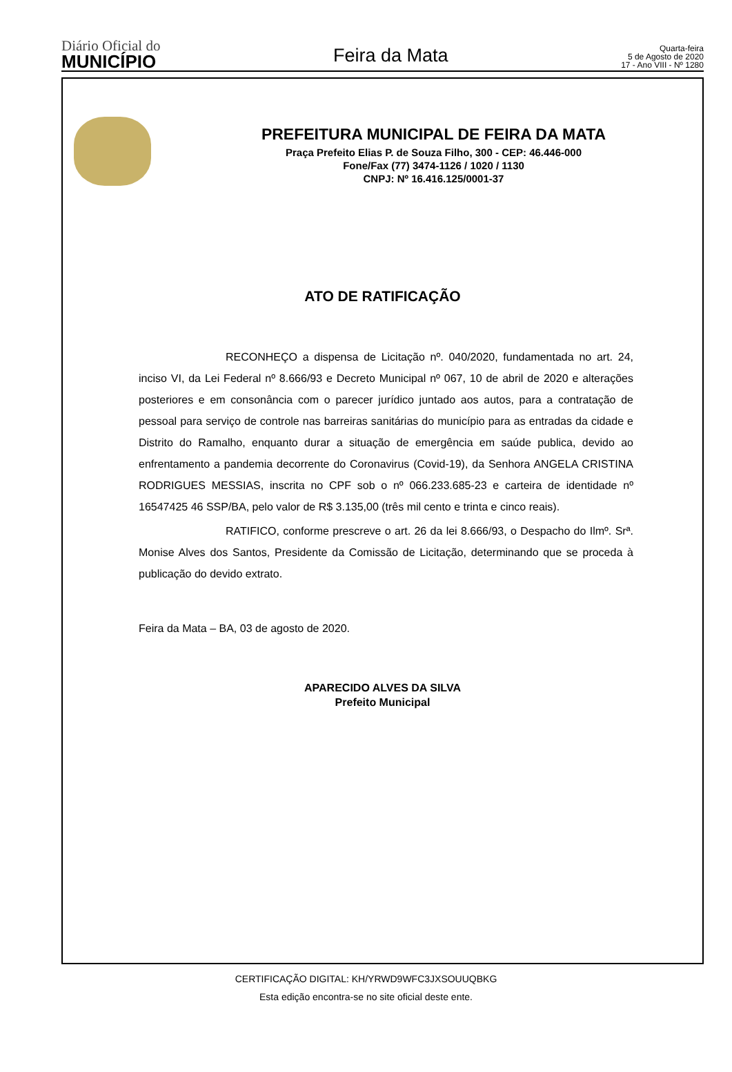Diário Oficial do
MUNICÍPIO
Feira da Mata
Quarta-feira
5 de Agosto de 2020
17 - Ano VIII - Nº 1280
PREFEITURA MUNICIPAL DE FEIRA DA MATA
Praça Prefeito Elias P. de Souza Filho, 300 - CEP: 46.446-000
Fone/Fax (77) 3474-1126 / 1020 / 1130
CNPJ: Nº 16.416.125/0001-37
ATO DE RATIFICAÇÃO
RECONHEÇO a dispensa de Licitação nº. 040/2020, fundamentada no art. 24, inciso VI, da Lei Federal nº 8.666/93 e Decreto Municipal nº 067, 10 de abril de 2020 e alterações posteriores e em consonância com o parecer jurídico juntado aos autos, para a contratação de pessoal para serviço de controle nas barreiras sanitárias do município para as entradas da cidade e Distrito do Ramalho, enquanto durar a situação de emergência em saúde publica, devido ao enfrentamento a pandemia decorrente do Coronavirus (Covid-19), da Senhora ANGELA CRISTINA RODRIGUES MESSIAS, inscrita no CPF sob o nº 066.233.685-23 e carteira de identidade nº 16547425 46 SSP/BA, pelo valor de R$ 3.135,00 (três mil cento e trinta e cinco reais).
RATIFICO, conforme prescreve o art. 26 da lei 8.666/93, o Despacho do Ilmº. Srª. Monise Alves dos Santos, Presidente da Comissão de Licitação, determinando que se proceda à publicação do devido extrato.
Feira da Mata – BA, 03 de agosto de 2020.
APARECIDO ALVES DA SILVA
Prefeito Municipal
CERTIFICAÇÃO DIGITAL: KH/YRWD9WFC3JXSOUUQBKG
Esta edição encontra-se no site oficial deste ente.